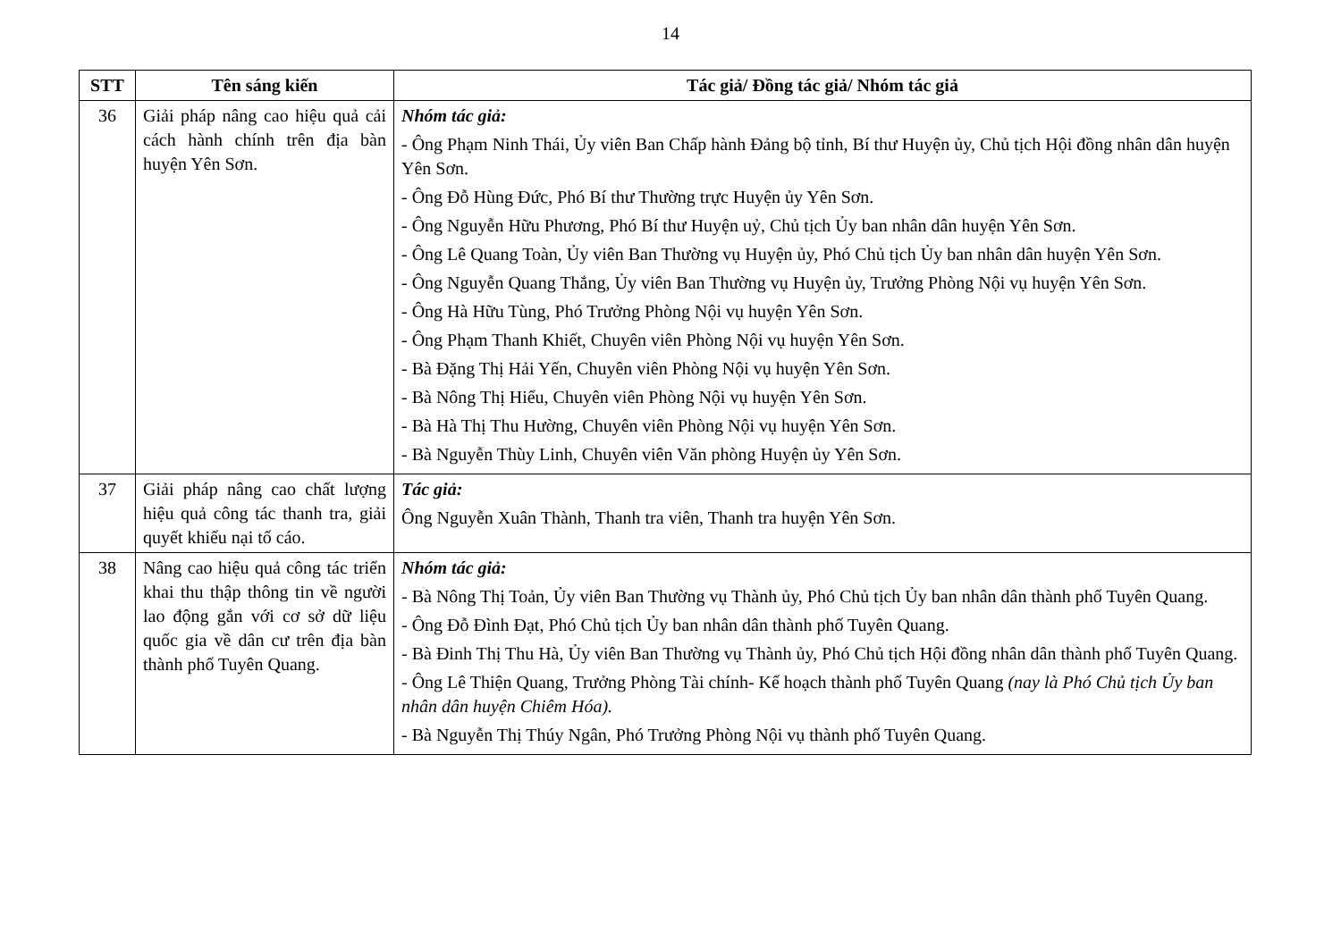14
| STT | Tên sáng kiến | Tác giả/ Đồng tác giả/ Nhóm tác giả |
| --- | --- | --- |
| 36 | Giải pháp nâng cao hiệu quả cải cách hành chính trên địa bàn huyện Yên Sơn. | Nhóm tác giả: - Ông Phạm Ninh Thái, Ủy viên Ban Chấp hành Đảng bộ tỉnh, Bí thư Huyện ủy, Chủ tịch Hội đồng nhân dân huyện Yên Sơn. - Ông Đỗ Hùng Đức, Phó Bí thư Thường trực Huyện ủy Yên Sơn. - Ông Nguyễn Hữu Phương, Phó Bí thư Huyện uỷ, Chủ tịch Ủy ban nhân dân huyện Yên Sơn. - Ông Lê Quang Toàn, Ủy viên Ban Thường vụ Huyện ủy, Phó Chủ tịch Ủy ban nhân dân huyện Yên Sơn. - Ông Nguyễn Quang Thắng, Ủy viên Ban Thường vụ Huyện ủy, Trưởng Phòng Nội vụ huyện Yên Sơn. - Ông Hà Hữu Tùng, Phó Trưởng Phòng Nội vụ huyện Yên Sơn. - Ông Phạm Thanh Khiết, Chuyên viên Phòng Nội vụ huyện Yên Sơn. - Bà Đặng Thị Hải Yến, Chuyên viên Phòng Nội vụ huyện Yên Sơn. - Bà Nông Thị Hiểu, Chuyên viên Phòng Nội vụ huyện Yên Sơn. - Bà Hà Thị Thu Hường, Chuyên viên Phòng Nội vụ huyện Yên Sơn. - Bà Nguyễn Thùy Linh, Chuyên viên Văn phòng Huyện ủy Yên Sơn. |
| 37 | Giải pháp nâng cao chất lượng hiệu quả công tác thanh tra, giải quyết khiếu nại tố cáo. | Tác giả: Ông Nguyễn Xuân Thành, Thanh tra viên, Thanh tra huyện Yên Sơn. |
| 38 | Nâng cao hiệu quả công tác triển khai thu thập thông tin về người lao động gắn với cơ sở dữ liệu quốc gia về dân cư trên địa bàn thành phố Tuyên Quang. | Nhóm tác giả: - Bà Nông Thị Toản, Ủy viên Ban Thường vụ Thành ủy, Phó Chủ tịch Ủy ban nhân dân thành phố Tuyên Quang. - Ông Đỗ Đình Đạt, Phó Chủ tịch Ủy ban nhân dân thành phố Tuyên Quang. - Bà Đinh Thị Thu Hà, Ủy viên Ban Thường vụ Thành ủy, Phó Chủ tịch Hội đồng nhân dân thành phố Tuyên Quang. - Ông Lê Thiện Quang, Trưởng Phòng Tài chính- Kế hoạch thành phố Tuyên Quang (nay là Phó Chủ tịch Ủy ban nhân dân huyện Chiêm Hóa). - Bà Nguyễn Thị Thúy Ngân, Phó Trưởng Phòng Nội vụ thành phố Tuyên Quang. |